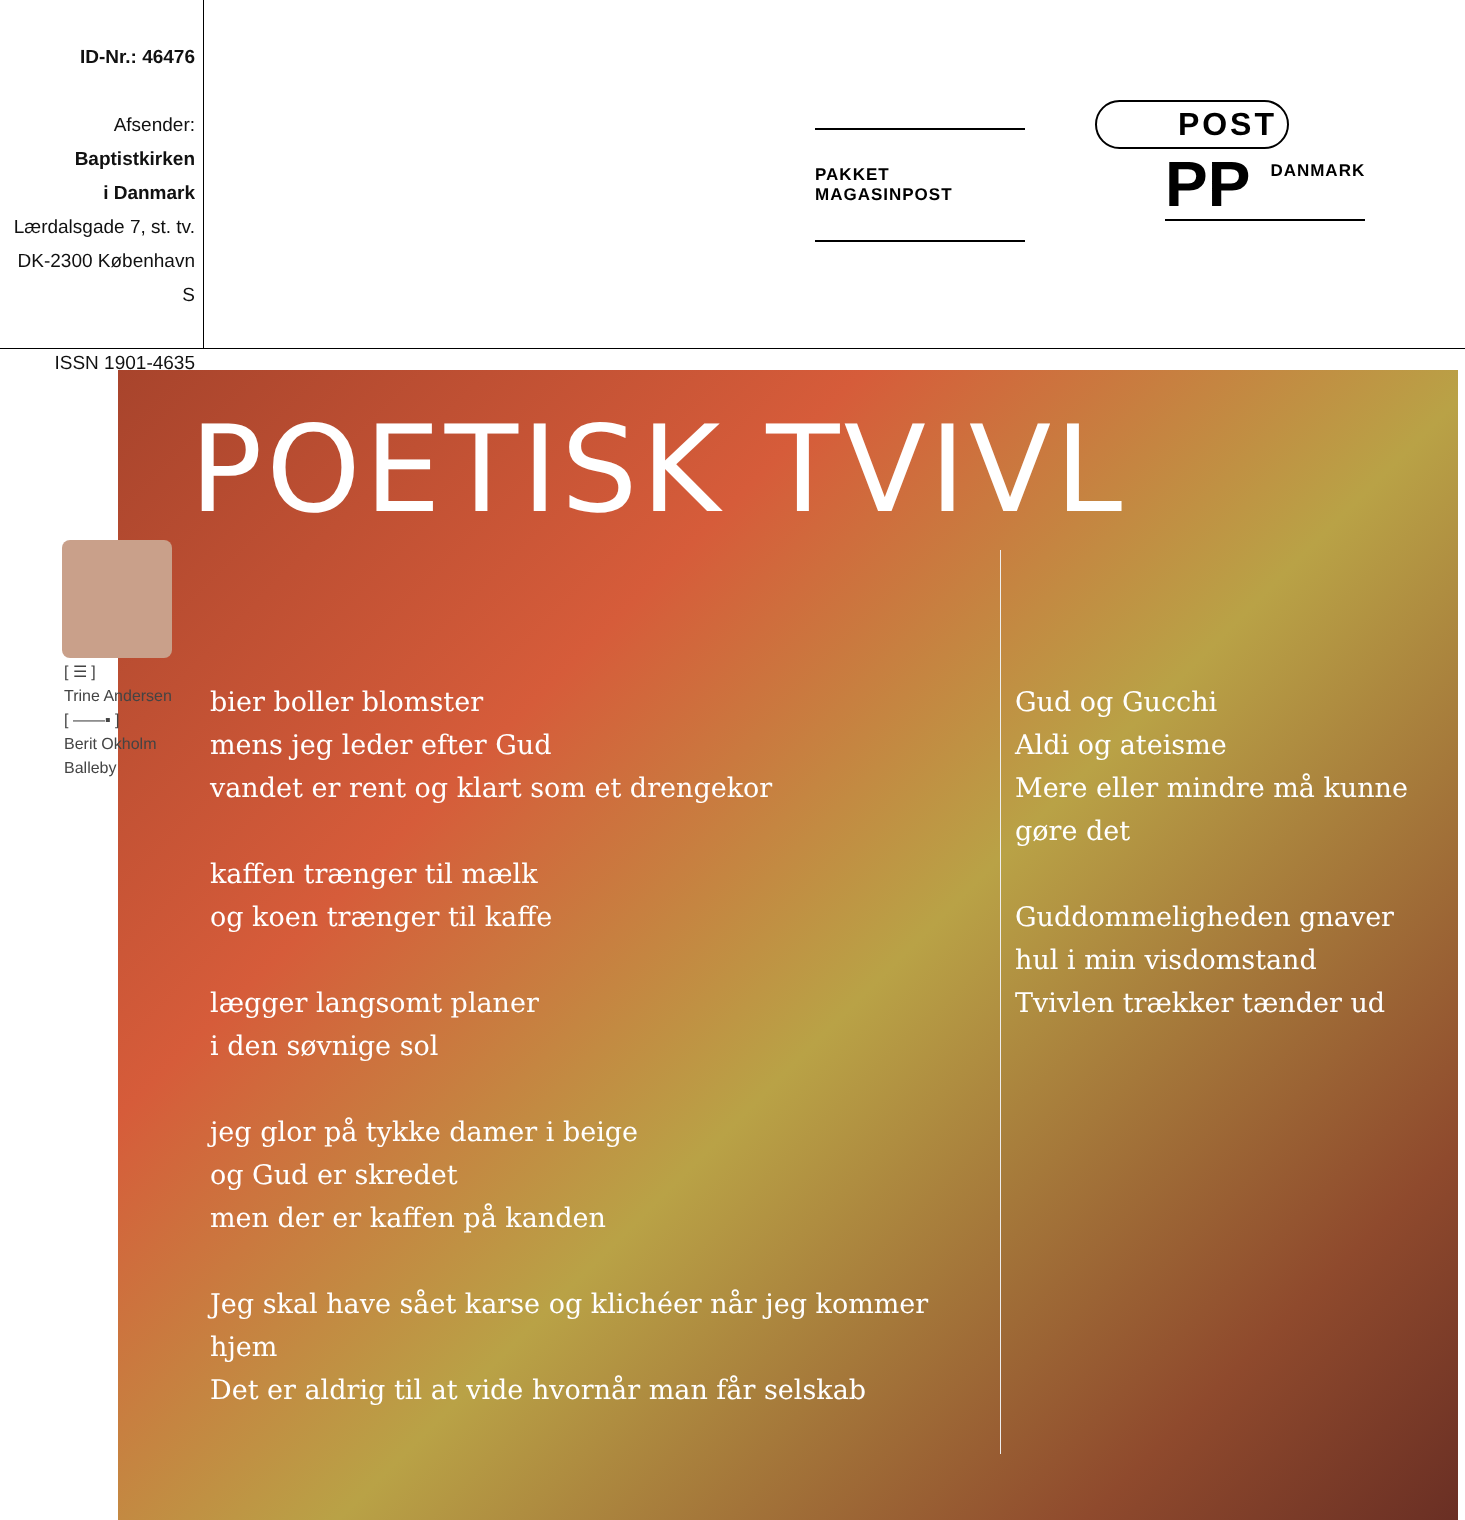ID-Nr.: 46476
Afsender:
Baptistkirken
i Danmark
Lærdalsgade 7, st. tv.
DK-2300 København S
ISSN 1901-4635
PAKKET MAGASINPOST
POST
PP DANMARK
POETISK TVIVL
[ ☰ ]
Trine Andersen
[ ——▪ ]
Berit Okholm
Balleby
bier boller blomster
mens jeg leder efter Gud
vandet er rent og klart som et drengekor
kaffen trænger til mælk
og koen trænger til kaffe
lægger langsomt planer
i den søvnige sol
jeg glor på tykke damer i beige
og Gud er skredet
men der er kaffen på kanden
Jeg skal have sået karse og klichéer når jeg kommer hjem
Det er aldrig til at vide hvornår man får selskab
Gud og Gucchi
Aldi og ateisme
Mere eller mindre må kunne
gøre det
Guddommeligheden gnaver
hul i min visdomstand
Tvivlen trækker tænder ud